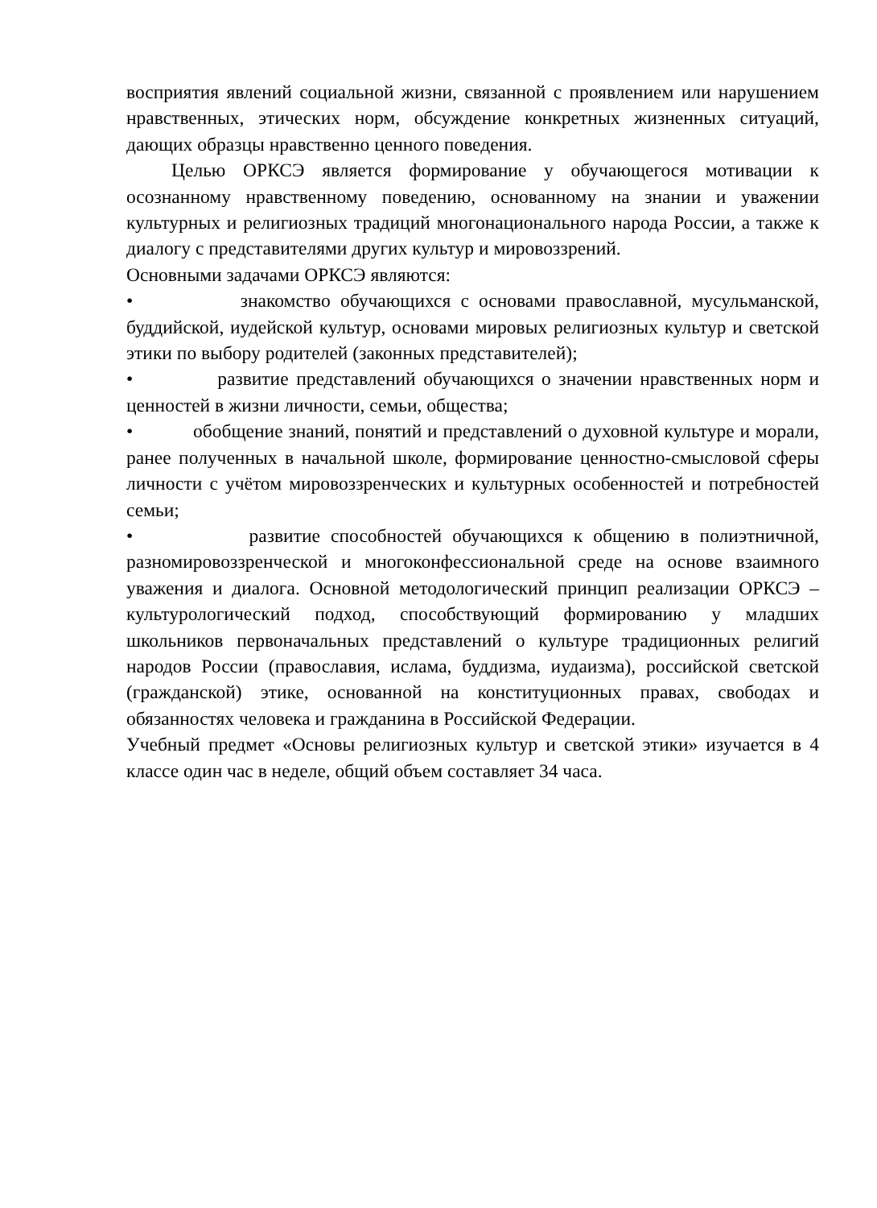восприятия явлений социальной жизни, связанной с проявлением или нарушением нравственных, этических норм, обсуждение конкретных жизненных ситуаций, дающих образцы нравственно ценного поведения.
Целью ОРКСЭ является формирование у обучающегося мотивации к осознанному нравственному поведению, основанному на знании и уважении культурных и религиозных традиций многонационального народа России, а также к диалогу с представителями других культур и мировоззрений.
Основными задачами ОРКСЭ являются:
• знакомство обучающихся с основами православной, мусульманской, буддийской, иудейской культур, основами мировых религиозных культур и светской этики по выбору родителей (законных представителей);
• развитие представлений обучающихся о значении нравственных норм и ценностей в жизни личности, семьи, общества;
• обобщение знаний, понятий и представлений о духовной культуре и морали, ранее полученных в начальной школе, формирование ценностно-смысловой сферы личности с учётом мировоззренческих и культурных особенностей и потребностей семьи;
• развитие способностей обучающихся к общению в полиэтничной, разномировоззренческой и многоконфессиональной среде на основе взаимного уважения и диалога. Основной методологический принцип реализации ОРКСЭ – культурологический подход, способствующий формированию у младших школьников первоначальных представлений о культуре традиционных религий народов России (православия, ислама, буддизма, иудаизма), российской светской (гражданской) этике, основанной на конституционных правах, свободах и обязанностях человека и гражданина в Российской Федерации.
Учебный предмет «Основы религиозных культур и светской этики» изучается в 4 классе один час в неделе, общий объем составляет 34 часа.